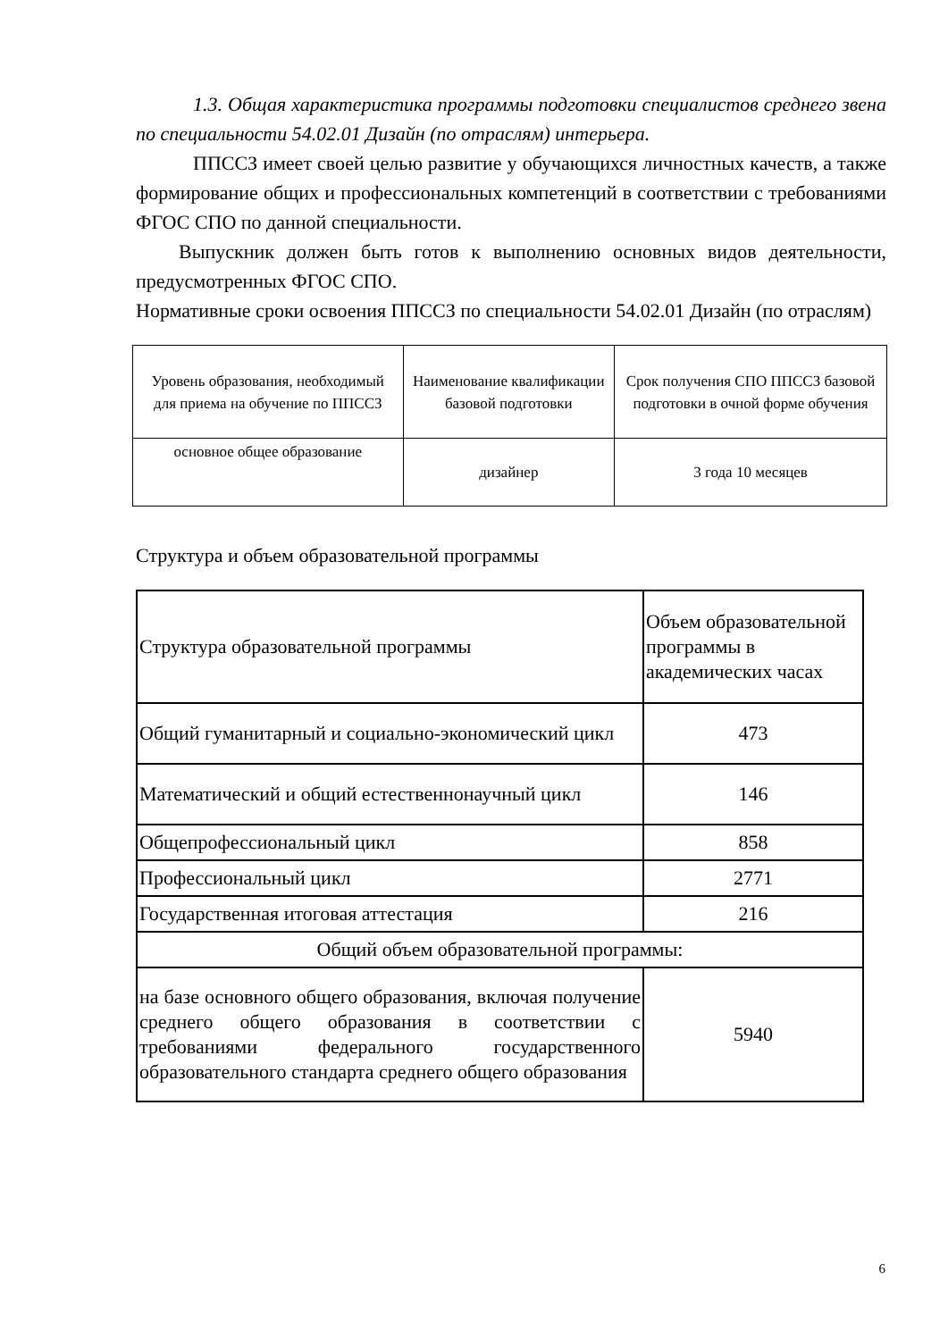1.3. Общая характеристика программы подготовки специалистов среднего звена по специальности 54.02.01 Дизайн (по отраслям) интерьера.
ППССЗ имеет своей целью развитие у обучающихся личностных качеств, а также формирование общих и профессиональных компетенций в соответствии с требованиями ФГОС СПО по данной специальности.
Выпускник должен быть готов к выполнению основных видов деятельности, предусмотренных ФГОС СПО.
Нормативные сроки освоения ППССЗ по специальности 54.02.01 Дизайн (по отраслям)
| Уровень образования, необходимый для приема на обучение по ППССЗ | Наименование квалификации базовой подготовки | Срок получения СПО ППССЗ базовой подготовки в очной форме обучения |
| основное общее образование | дизайнер | 3 года 10 месяцев |
Структура и объем образовательной программы
| Структура образовательной программы | Объем образовательной программы в академических часах |
| Общий гуманитарный и социально-экономический цикл | 473 |
| Математический и общий естественнонаучный цикл | 146 |
| Общепрофессиональный цикл | 858 |
| Профессиональный цикл | 2771 |
| Государственная итоговая аттестация | 216 |
| Общий объем образовательной программы: | |
| на базе основного общего образования, включая получение среднего общего образования в соответствии с требованиями федерального государственного образовательного стандарта среднего общего образования | 5940 |
6